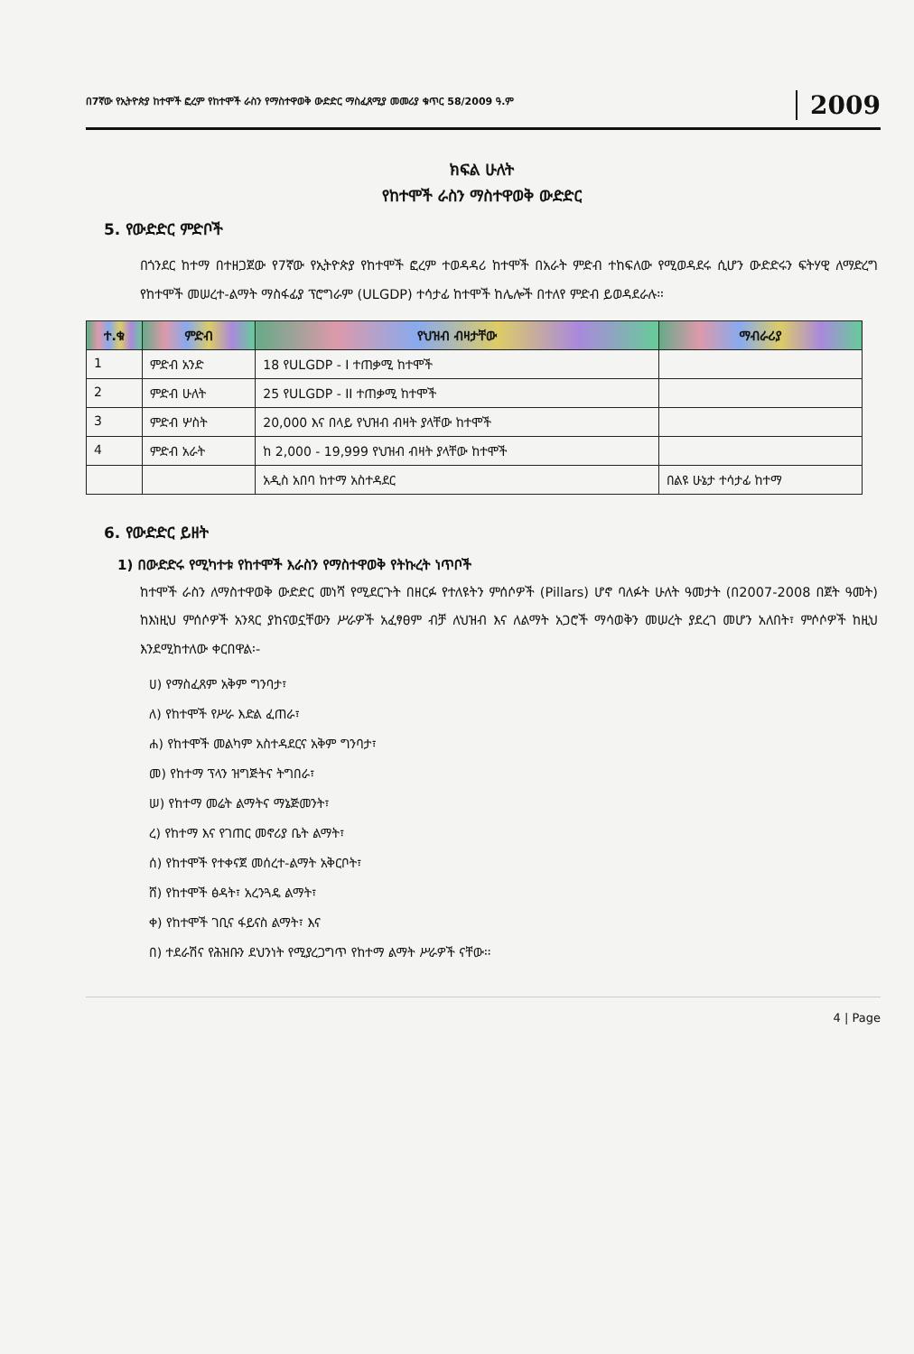በ7ኛው የኢትዮጵያ ከተሞች ፎረም የከተሞች ራስን የማስተዋወቅ ውድድር ማስፈጸሚያ መመሪያ ቁጥር 58/2009 ዓ.ም
2009
ክፍል ሁለት
የከተሞች ራስን ማስተዋወቅ ውድድር
5. የውድድር ምድቦች
በጎንደር ከተማ በተዘጋጀው የ7ኛው የኢትዮጵያ የከተሞች ፎረም ተወዳዳሪ ከተሞች በአራት ምድብ ተከፍለው የሚወዳደሩ ሲሆን ውድድሩን ፍትሃዊ ለማድረግ የከተሞች መሠረተ-ልማት ማስፋፊያ ፕሮግራም (ULGDP) ተሳታፊ ከተሞች ከሌሎች በተለየ ምድብ ይወዳደራሉ፡፡
| ተ.ቁ | ምድብ | የህዝብ ብዛታቸው | ማብራሪያ |
| --- | --- | --- | --- |
| 1 | ምድብ አንድ | 18 የULGDP - I ተጠቃሚ ከተሞች | |
| 2 | ምድብ ሁለት | 25 የULGDP - II ተጠቃሚ ከተሞች | |
| 3 | ምድብ ሦስት | 20,000 እና በላይ የህዝብ ብዛት ያላቸው ከተሞች | |
| 4 | ምድብ አራት | ከ 2,000 - 19,999 የህዝብ ብዛት ያላቸው ከተሞች | |
| | | አዲስ አበባ ከተማ አስተዳደር | በልዩ ሁኔታ ተሳታፊ ከተማ |
6. የውድድር ይዘት
1) በውድድሩ የሚካተቱ የከተሞች እራስን የማስተዋወቅ የትኩረት ነጥቦች
ከተሞች ራስን ለማስተዋወቅ ውድድር መነሻ የሚደርጉት በዘርፉ የተለዩትን ምሰሶዎች (Pillars) ሆኖ ባለፉት ሁለት ዓመታት (በ2007-2008 በጀት ዓመት) ከእነዚህ ምሰሶዎች አንጻር ያከናወኗቸውን ሥራዎች አፈፃፀም ብቻ ለህዝብ እና ለልማት አጋሮች ማሳወቅን መሠረት ያደረገ መሆን አለበት፣ ምሶሶዎች ከዚህ እንደሚከተለው ቀርበዋል፡-
ሀ) የማስፈጸም አቅም ግንባታ፣
ለ) የከተሞች የሥራ እድል ፈጠራ፣
ሐ) የከተሞች መልካም አስተዳደርና አቅም ግንባታ፣
መ) የከተማ ፕላን ዝግጅትና ትግበራ፣
ሠ) የከተማ መሬት ልማትና ማኔጅመንት፣
ረ) የከተማ እና የገጠር መኖሪያ ቤት ልማት፣
ሰ) የከተሞች የተቀናጀ መሰረተ-ልማት አቅርቦት፣
ሸ) የከተሞች ፅዳት፣ አረንጓዴ ልማት፣
ቀ) የከተሞች ገቢና ፋይናስ ልማት፣ እና
በ) ተደራሽና የሕዝቡን ደህንነት የሚያረጋግጥ የከተማ ልማት ሥራዎች ናቸው፡፡
4 | Page